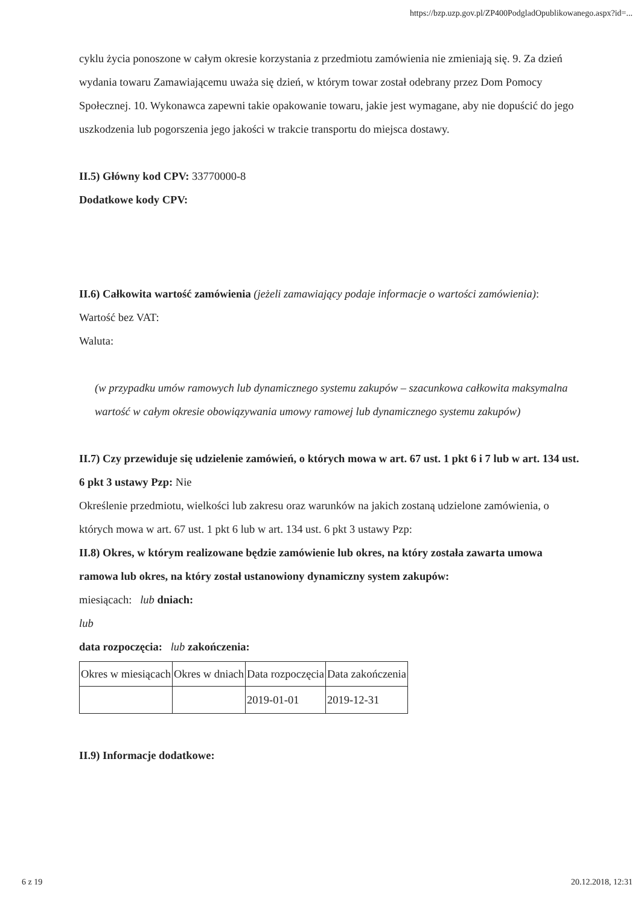https://bzp.uzp.gov.pl/ZP400PodgladOpublikowanego.aspx?id=...
cyklu życia ponoszone w całym okresie korzystania z przedmiotu zamówienia nie zmieniają się. 9. Za dzień wydania towaru Zamawiającemu uważa się dzień, w którym towar został odebrany przez Dom Pomocy Społecznej. 10. Wykonawca zapewni takie opakowanie towaru, jakie jest wymagane, aby nie dopuścić do jego uszkodzenia lub pogorszenia jego jakości w trakcie transportu do miejsca dostawy.
II.5) Główny kod CPV: 33770000-8
Dodatkowe kody CPV:
II.6) Całkowita wartość zamówienia (jeżeli zamawiający podaje informacje o wartości zamówienia):
Wartość bez VAT:
Waluta:
(w przypadku umów ramowych lub dynamicznego systemu zakupów – szacunkowa całkowita maksymalna wartość w całym okresie obowiązywania umowy ramowej lub dynamicznego systemu zakupów)
II.7) Czy przewiduje się udzielenie zamówień, o których mowa w art. 67 ust. 1 pkt 6 i 7 lub w art. 134 ust. 6 pkt 3 ustawy Pzp: Nie
Określenie przedmiotu, wielkości lub zakresu oraz warunków na jakich zostaną udzielone zamówienia, o których mowa w art. 67 ust. 1 pkt 6 lub w art. 134 ust. 6 pkt 3 ustawy Pzp:
II.8) Okres, w którym realizowane będzie zamówienie lub okres, na który została zawarta umowa ramowa lub okres, na który został ustanowiony dynamiczny system zakupów:
miesiącach: lub dniach:
lub
data rozpoczęcia: lub zakończenia:
| Okres w miesiącach | Okres w dniach | Data rozpoczęcia | Data zakończenia |
| | | 2019-01-01 | 2019-12-31 |
II.9) Informacje dodatkowe:
6 z 19 20.12.2018, 12:31